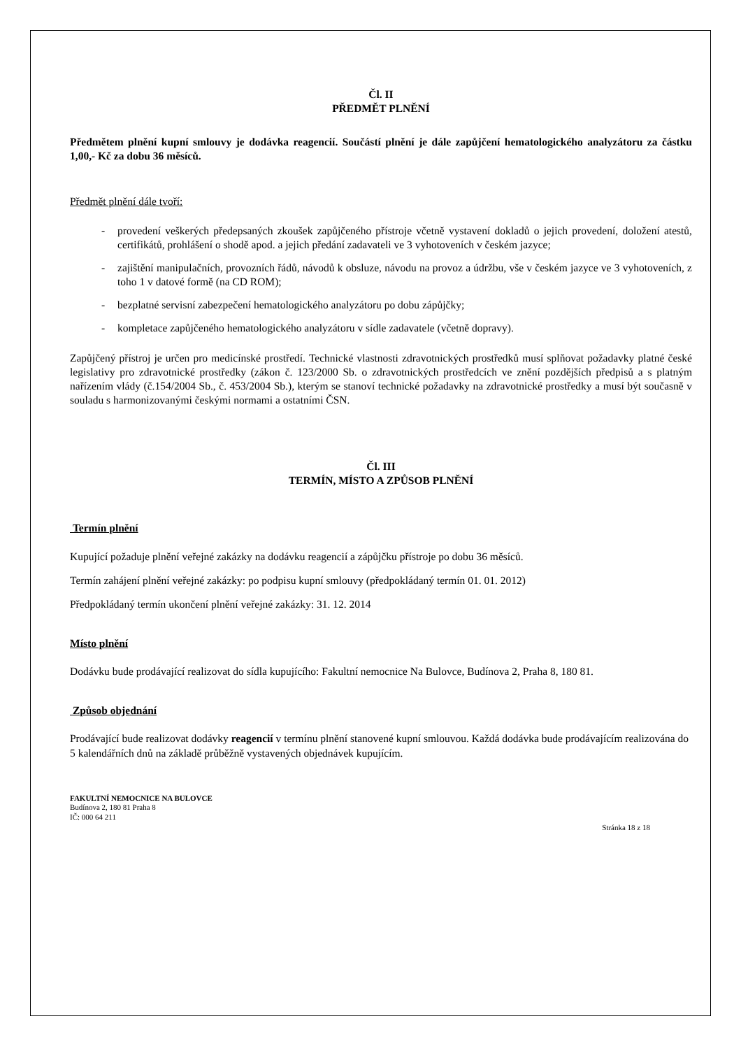Čl. II
PŘEDMĚT PLNĚNÍ
Předmětem plnění kupní smlouvy je dodávka reagencií. Součástí plnění je dále zapůjčení hematologického analyzátoru za částku 1,00,- Kč za dobu 36 měsíců.
Předmět plnění dále tvoří:
- provedení veškerých předepsaných zkoušek zapůjčeného přístroje včetně vystavení dokladů o jejich provedení, doložení atestů, certifikátů, prohlášení o shodě apod. a jejich předání zadavateli ve 3 vyhotoveních v českém jazyce;
- zajištění manipulačních, provozních řádů, návodů k obsluze, návodu na provoz a údržbu, vše v českém jazyce ve 3 vyhotoveních, z toho 1 v datové formě (na CD ROM);
- bezplatné servisní zabezpečení hematologického analyzátoru po dobu zápůjčky;
- kompletace zapůjčeného hematologického analyzátoru v sídle zadavatele (včetně dopravy).
Zapůjčený přístroj je určen pro medicínské prostředí. Technické vlastnosti zdravotnických prostředků musí splňovat požadavky platné české legislativy pro zdravotnické prostředky (zákon č. 123/2000 Sb. o zdravotnických prostředcích ve znění pozdějších předpisů a s platným nařízením vlády (č.154/2004 Sb., č. 453/2004 Sb.), kterým se stanoví technické požadavky na zdravotnické prostředky a musí být současně v souladu s harmonizovanými českými normami a ostatními ČSN.
Čl. III
TERMÍN, MÍSTO A ZPŮSOB PLNĚNÍ
Termín plnění
Kupující požaduje plnění veřejné zakázky na dodávku reagencií a zápůjčku přístroje po dobu 36 měsíců.
Termín zahájení plnění veřejné zakázky: po podpisu kupní smlouvy (předpokládaný termín 01. 01. 2012)
Předpokládaný termín ukončení plnění veřejné zakázky: 31. 12. 2014
Místo plnění
Dodávku bude prodávající realizovat do sídla kupujícího: Fakultní nemocnice Na Bulovce, Budínova 2, Praha 8, 180 81.
Způsob objednání
Prodávající bude realizovat dodávky reagencií v termínu plnění stanovené kupní smlouvou. Každá dodávka bude prodávajícím realizována do 5 kalendářních dnů na základě průběžně vystavených objednávek kupujícím.
FAKULTNÍ NEMOCNICE NA BULOVCE
Budínova 2, 180 81 Praha 8
IČ: 000 64 211
Stránka 18 z 18